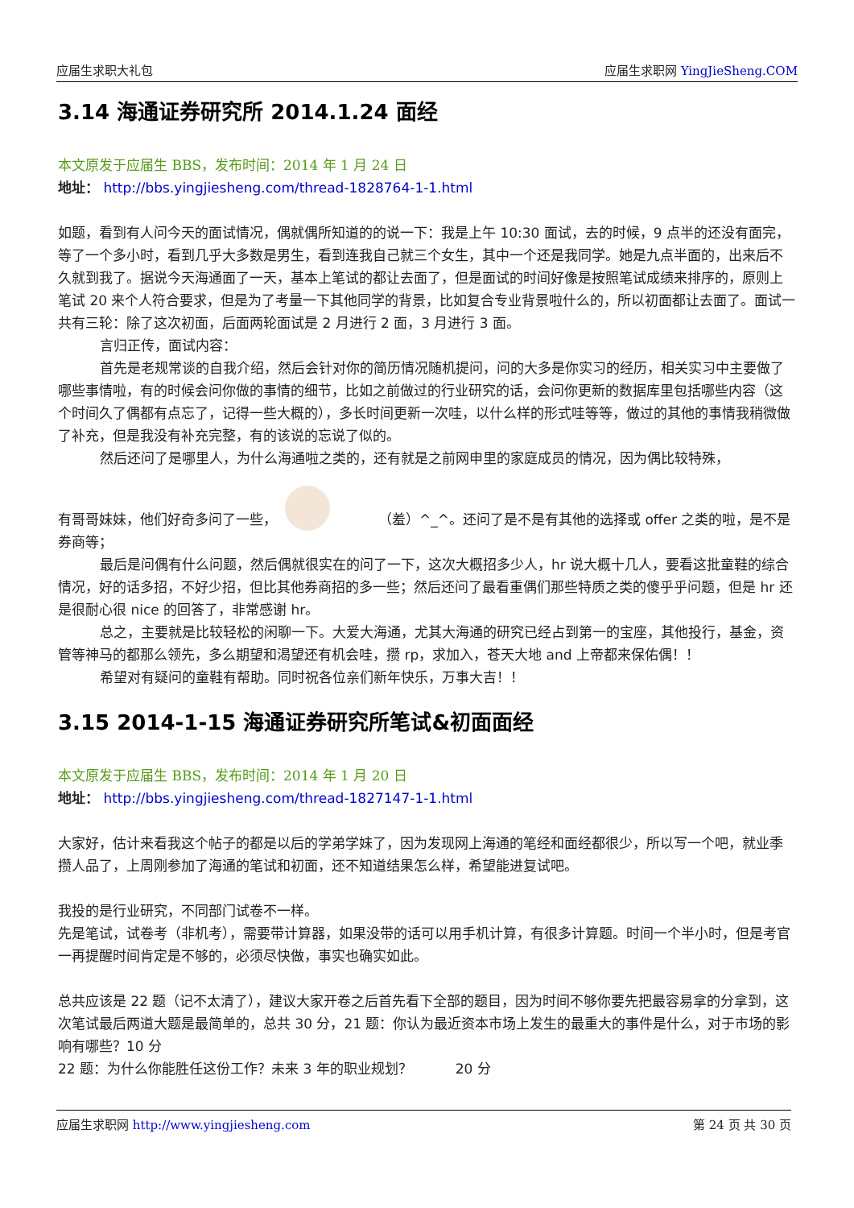应届生求职大礼包 应届生求职网 YingJieSheng.COM
3.14 海通证券研究所 2014.1.24 面经
本文原发于应届生 BBS，发布时间：2014 年 1 月 24 日
地址： http://bbs.yingjiesheng.com/thread-1828764-1-1.html
如题，看到有人问今天的面试情况，偶就偶所知道的的说一下：我是上午 10:30 面试，去的时候，9 点半的还没有面完，等了一个多小时，看到几乎大多数是男生，看到连我自己就三个女生，其中一个还是我同学。她是九点半面的，出来后不久就到我了。据说今天海通面了一天，基本上笔试的都让去面了，但是面试的时间好像是按照笔试成绩来排序的，原则上笔试 20 来个人符合要求，但是为了考量一下其他同学的背景，比如复合专业背景啦什么的，所以初面都让去面了。面试一共有三轮：除了这次初面，后面两轮面试是 2 月进行 2 面，3 月进行 3 面。
言归正传，面试内容：
首先是老规常谈的自我介绍，然后会针对你的简历情况随机提问，问的大多是你实习的经历，相关实习中主要做了哪些事情啦，有的时候会问你做的事情的细节，比如之前做过的行业研究的话，会问你更新的数据库里包括哪些内容（这个时间久了偶都有点忘了，记得一些大概的），多长时间更新一次哇，以什么样的形式哇等等，做过的其他的事情我稍微做了补充，但是我没有补充完整，有的该说的忘说了似的。
然后还问了是哪里人，为什么海通啦之类的，还有就是之前网申里的家庭成员的情况，因为偶比较特殊，
有哥哥妹妹，他们好奇多问了一些， （羞）^_^。还问了是不是有其他的选择或 offer 之类的啦，是不是券商等；
最后是问偶有什么问题，然后偶就很实在的问了一下，这次大概招多少人，hr 说大概十几人，要看这批童鞋的综合情况，好的话多招，不好少招，但比其他券商招的多一些；然后还问了最看重偶们那些特质之类的傻乎乎问题，但是 hr 还是很耐心很 nice 的回答了，非常感谢 hr。
总之，主要就是比较轻松的闲聊一下。大爱大海通，尤其大海通的研究已经占到第一的宝座，其他投行，基金，资管等神马的都那么领先，多么期望和渴望还有机会哇，攒 rp，求加入，苍天大地 and 上帝都来保佑偶！！
希望对有疑问的童鞋有帮助。同时祝各位亲们新年快乐，万事大吉！！
3.15 2014-1-15 海通证券研究所笔试&初面面经
本文原发于应届生 BBS，发布时间：2014 年 1 月 20 日
地址： http://bbs.yingjiesheng.com/thread-1827147-1-1.html
大家好，估计来看我这个帖子的都是以后的学弟学妹了，因为发现网上海通的笔经和面经都很少，所以写一个吧，就业季攒人品了，上周刚参加了海通的笔试和初面，还不知道结果怎么样，希望能进复试吧。
我投的是行业研究，不同部门试卷不一样。
先是笔试，试卷考（非机考），需要带计算器，如果没带的话可以用手机计算，有很多计算题。时间一个半小时，但是考官一再提醒时间肯定是不够的，必须尽快做，事实也确实如此。
总共应该是 22 题（记不太清了），建议大家开卷之后首先看下全部的题目，因为时间不够你要先把最容易拿的分拿到，这次笔试最后两道大题是最简单的，总共 30 分，21 题：你认为最近资本市场上发生的最重大的事件是什么，对于市场的影响有哪些？10 分
22 题：为什么你能胜任这份工作？未来 3 年的职业规划？ 20 分
应届生求职网 http://www.yingjiesheng.com 第 24 页 共 30 页